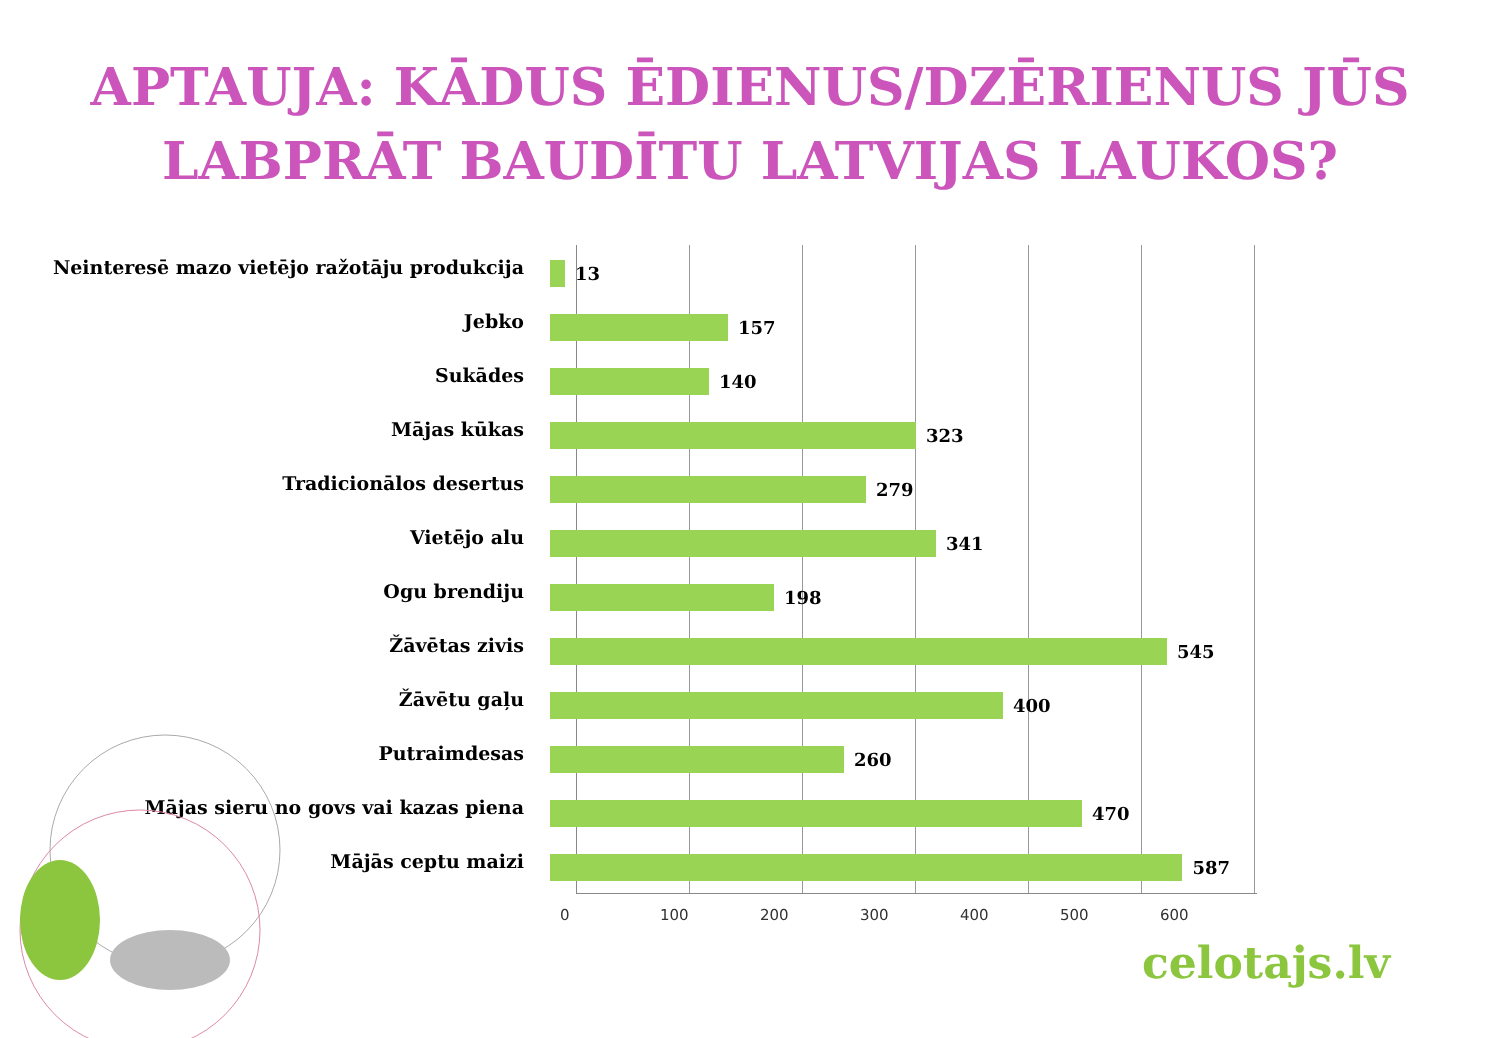APTAUJA: KĀDUS ĒDIENUS/DZĒRIENUS JŪS
LABPRĀT BAUDĪTU LATVIJAS LAUKOS?
Neinteresē mazo vietējo ražotāju produkcija
13
Jebko
157
Sukādes
140
Mājas kūkas
323
Tradicionālos desertus
279
Vietējo alu
341
Ogu brendiju
198
Žāvētas zivis
545
Žāvētu gaļu
400
Putraimdesas
260
Mājas sieru no govs vai kazas piena
470
Mājās ceptu maizi
587
0 100 200 300 400 500 600
celotajs.lv